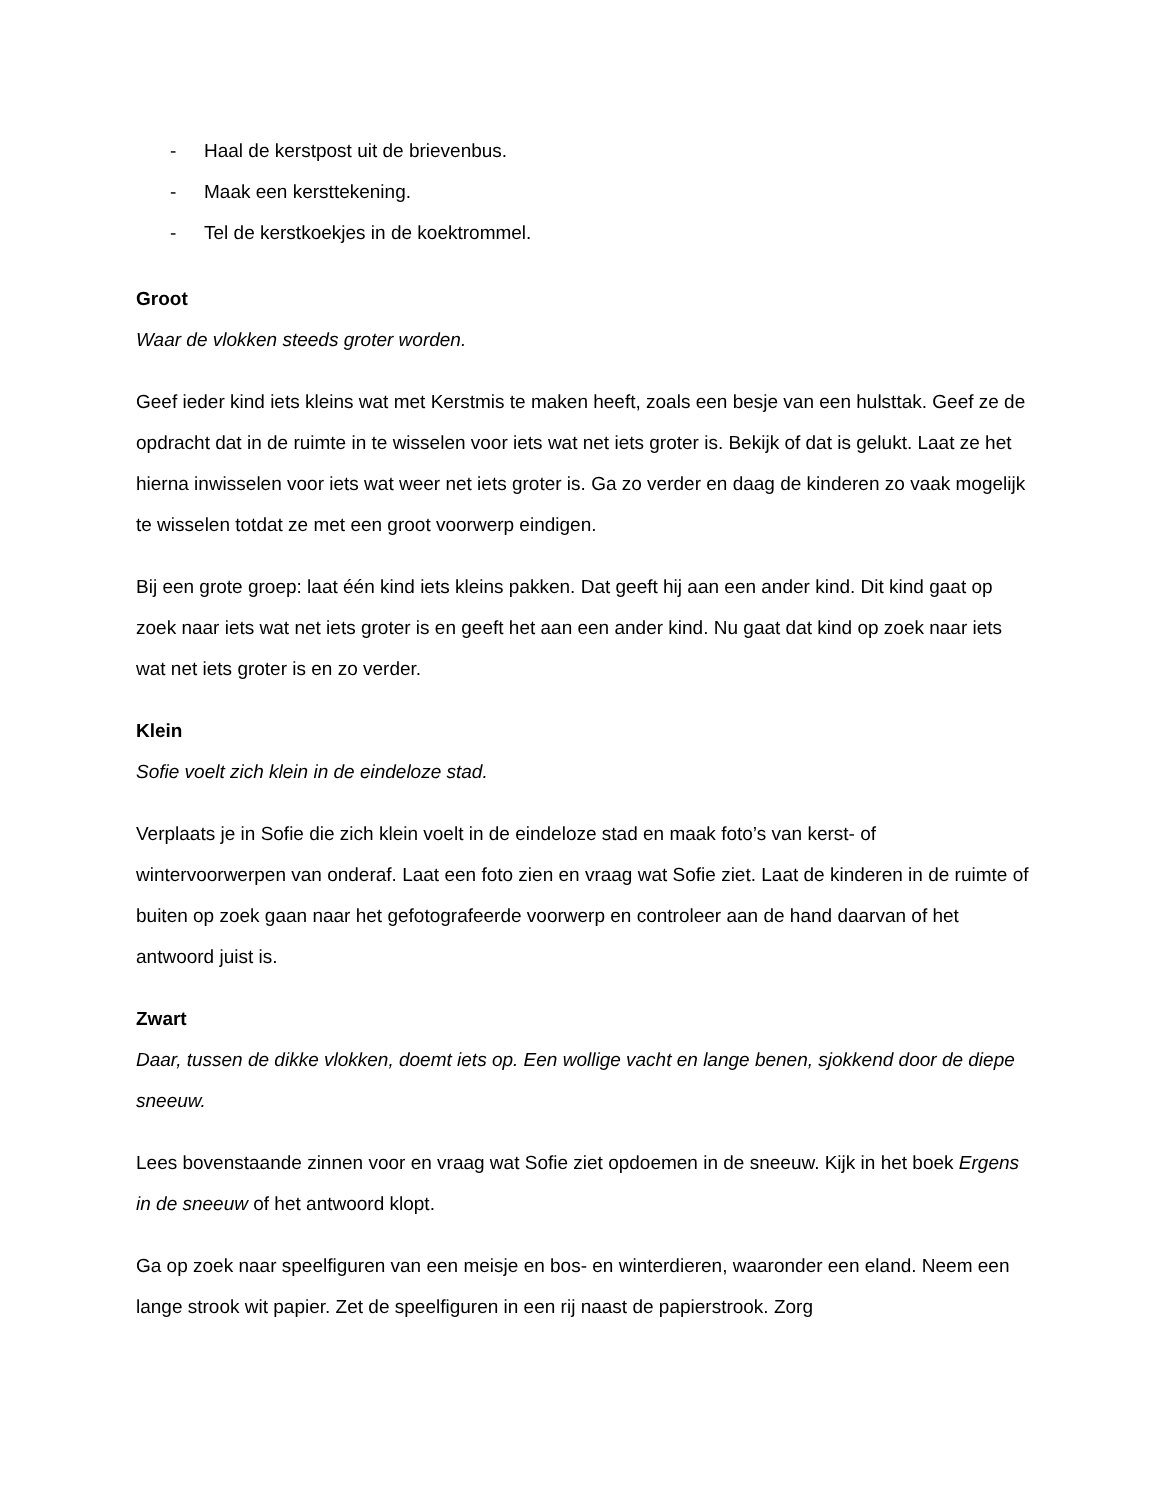- Haal de kerstpost uit de brievenbus.
- Maak een kersttekening.
- Tel de kerstkoekjes in de koektrommel.
Groot
Waar de vlokken steeds groter worden.
Geef ieder kind iets kleins wat met Kerstmis te maken heeft, zoals een besje van een hulsttak. Geef ze de opdracht dat in de ruimte in te wisselen voor iets wat net iets groter is. Bekijk of dat is gelukt. Laat ze het hierna inwisselen voor iets wat weer net iets groter is. Ga zo verder en daag de kinderen zo vaak mogelijk te wisselen totdat ze met een groot voorwerp eindigen.
Bij een grote groep: laat één kind iets kleins pakken. Dat geeft hij aan een ander kind. Dit kind gaat op zoek naar iets wat net iets groter is en geeft het aan een ander kind. Nu gaat dat kind op zoek naar iets wat net iets groter is en zo verder.
Klein
Sofie voelt zich klein in de eindeloze stad.
Verplaats je in Sofie die zich klein voelt in de eindeloze stad en maak foto’s van kerst- of wintervoorwerpen van onderaf. Laat een foto zien en vraag wat Sofie ziet. Laat de kinderen in de ruimte of buiten op zoek gaan naar het gefotografeerde voorwerp en controleer aan de hand daarvan of het antwoord juist is.
Zwart
Daar, tussen de dikke vlokken, doemt iets op. Een wollige vacht en lange benen, sjokkend door de diepe sneeuw.
Lees bovenstaande zinnen voor en vraag wat Sofie ziet opdoemen in de sneeuw. Kijk in het boek Ergens in de sneeuw of het antwoord klopt.
Ga op zoek naar speelfiguren van een meisje en bos- en winterdieren, waaronder een eland. Neem een lange strook wit papier. Zet de speelfiguren in een rij naast de papierstrook. Zorg